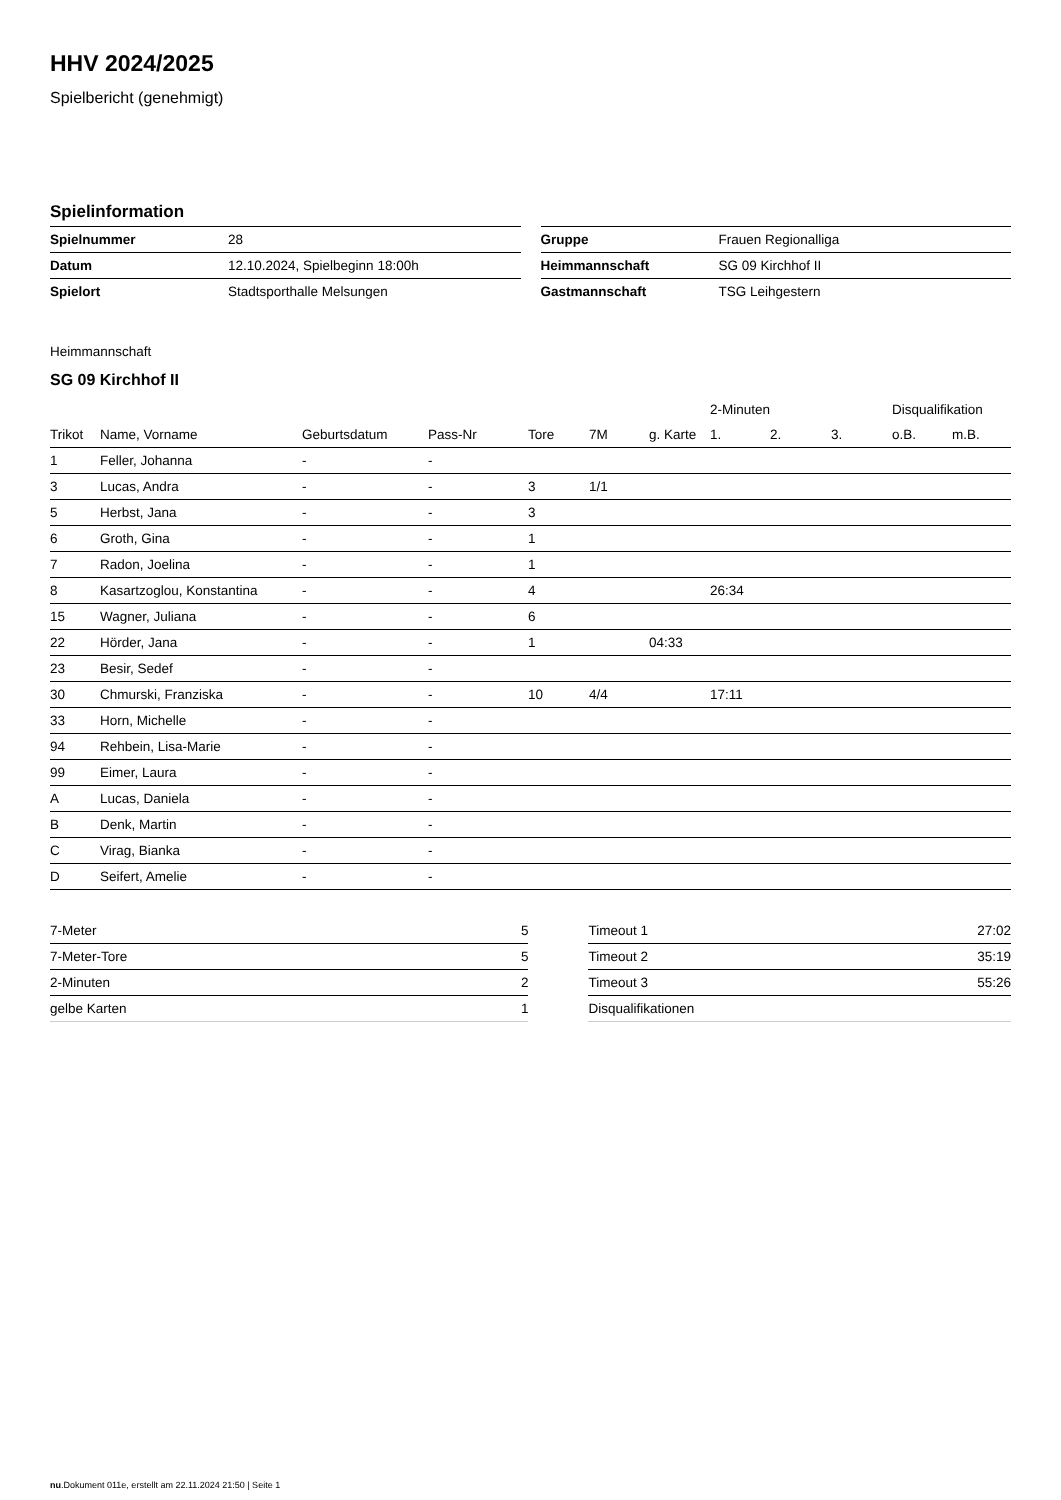HHV 2024/2025
Spielbericht (genehmigt)
Spielinformation
| Spielnummer | 28 |
| Datum | 12.10.2024, Spielbeginn 18:00h |
| Spielort | Stadtsporthalle Melsungen |
| Gruppe | Frauen Regionalliga |
| Heimmannschaft | SG 09 Kirchhof II |
| Gastmannschaft | TSG Leihgestern |
Heimmannschaft
SG 09 Kirchhof II
| | | | | | | | 2-Minuten | | | Disqualifikation | |
| --- | --- | --- | --- | --- | --- | --- | --- | --- | --- | --- | --- |
| Trikot | Name, Vorname | Geburtsdatum | Pass-Nr | Tore | 7M | g. Karte | 1. | 2. | 3. | o.B. | m.B. |
| 1 | Feller, Johanna | - | - | | | | | | | | |
| 3 | Lucas, Andra | - | - | 3 | 1/1 | | | | | | |
| 5 | Herbst, Jana | - | - | 3 | | | | | | | |
| 6 | Groth, Gina | - | - | 1 | | | | | | | |
| 7 | Radon, Joelina | - | - | 1 | | | | | | | |
| 8 | Kasartzoglou, Konstantina | - | - | 4 | | | 26:34 | | | | |
| 15 | Wagner, Juliana | - | - | 6 | | | | | | | |
| 22 | Hörder, Jana | - | - | 1 | | 04:33 | | | | | |
| 23 | Besir, Sedef | - | - | | | | | | | | |
| 30 | Chmurski, Franziska | - | - | 10 | 4/4 | | 17:11 | | | | |
| 33 | Horn, Michelle | - | - | | | | | | | | |
| 94 | Rehbein, Lisa-Marie | - | - | | | | | | | | |
| 99 | Eimer, Laura | - | - | | | | | | | | |
| A | Lucas, Daniela | - | - | | | | | | | | |
| B | Denk, Martin | - | - | | | | | | | | |
| C | Virag, Bianka | - | - | | | | | | | | |
| D | Seifert, Amelie | - | - | | | | | | | | |
| 7-Meter | 5 |
| 7-Meter-Tore | 5 |
| 2-Minuten | 2 |
| gelbe Karten | 1 |
| Timeout 1 | 27:02 |
| Timeout 2 | 35:19 |
| Timeout 3 | 55:26 |
| Disqualifikationen | |
nu.Dokument 011e, erstellt am 22.11.2024 21:50 | Seite 1